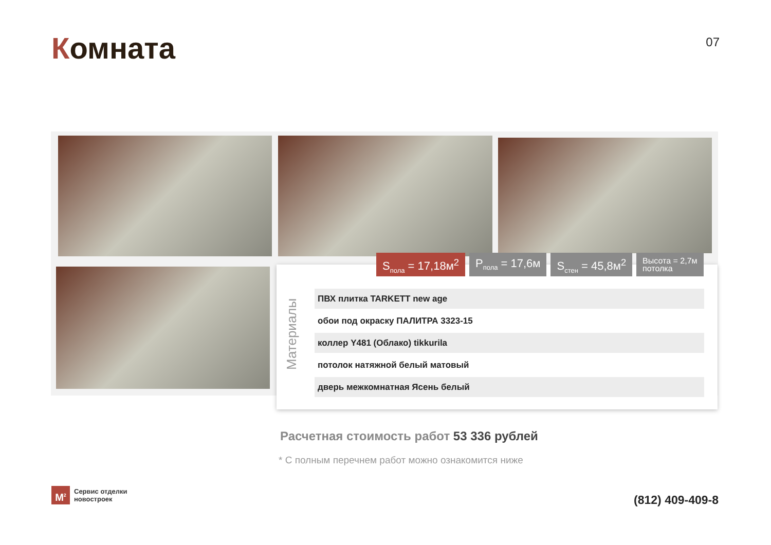Комната
07
S<sub>пола</sub> = 17,18м<sup>2</sup> P<sub>пола</sub> = 17,6м S<sub>стен</sub> = 45,8м<sup>2</sup>
Высота = 2,7м
потолка
Материалы
ПВХ плитка TARKETT new age
обои под окраску ПАЛИТРА 3323-15
коллер Y481 (Облако) tikkurila
потолок натяжной белый матовый
дверь межкомнатная Ясень белый
Расчетная стоимость работ 53 336 рублей
* С полным перечнем работ можно ознакомится ниже
M<sup>2</sup>
Сервис отделки
новостроек
(812) 409-409-8